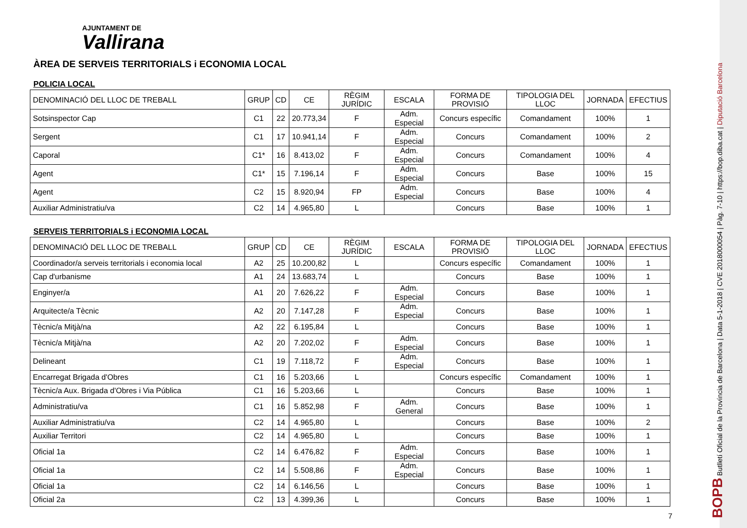AJUNTAMENT DE
Vallirana
ÀREA DE SERVEIS TERRITORIALS i ECONOMIA LOCAL
POLICIA LOCAL
| DENOMINACIÓ DEL LLOC DE TREBALL | GRUP | CD | CE | RÈGIM JURÍDIC | ESCALA | FORMA DE PROVISIÓ | TIPOLOGIA DEL LLOC | JORNADA | EFECTIUS |
| --- | --- | --- | --- | --- | --- | --- | --- | --- | --- |
| Sotsinspector Cap | C1 | 22 | 20.773,34 | F | Adm. Especial | Concurs específic | Comandament | 100% | 1 |
| Sergent | C1 | 17 | 10.941,14 | F | Adm. Especial | Concurs | Comandament | 100% | 2 |
| Caporal | C1* | 16 | 8.413,02 | F | Adm. Especial | Concurs | Comandament | 100% | 4 |
| Agent | C1* | 15 | 7.196,14 | F | Adm. Especial | Concurs | Base | 100% | 15 |
| Agent | C2 | 15 | 8.920,94 | FP | Adm. Especial | Concurs | Base | 100% | 4 |
| Auxiliar Administratiu/va | C2 | 14 | 4.965,80 | L | | Concurs | Base | 100% | 1 |
SERVEIS TERRITORIALS i ECONOMIA LOCAL
| DENOMINACIÓ DEL LLOC DE TREBALL | GRUP | CD | CE | RÈGIM JURÍDIC | ESCALA | FORMA DE PROVISIÓ | TIPOLOGIA DEL LLOC | JORNADA | EFECTIUS |
| --- | --- | --- | --- | --- | --- | --- | --- | --- | --- |
| Coordinador/a serveis territorials i economia local | A2 | 25 | 10.200,82 | L | | Concurs específic | Comandament | 100% | 1 |
| Cap d'urbanisme | A1 | 24 | 13.683,74 | L | | Concurs | Base | 100% | 1 |
| Enginyer/a | A1 | 20 | 7.626,22 | F | Adm. Especial | Concurs | Base | 100% | 1 |
| Arquitecte/a Tècnic | A2 | 20 | 7.147,28 | F | Adm. Especial | Concurs | Base | 100% | 1 |
| Tècnic/a Mitjà/na | A2 | 22 | 6.195,84 | L | | Concurs | Base | 100% | 1 |
| Tècnic/a Mitjà/na | A2 | 20 | 7.202,02 | F | Adm. Especial | Concurs | Base | 100% | 1 |
| Delineant | C1 | 19 | 7.118,72 | F | Adm. Especial | Concurs | Base | 100% | 1 |
| Encarregat Brigada d'Obres | C1 | 16 | 5.203,66 | L | | Concurs específic | Comandament | 100% | 1 |
| Tècnic/a Aux. Brigada d'Obres i Via Pública | C1 | 16 | 5.203,66 | L | | Concurs | Base | 100% | 1 |
| Administratiu/va | C1 | 16 | 5.852,98 | F | Adm. General | Concurs | Base | 100% | 1 |
| Auxiliar Administratiu/va | C2 | 14 | 4.965,80 | L | | Concurs | Base | 100% | 2 |
| Auxiliar Territori | C2 | 14 | 4.965,80 | L | | Concurs | Base | 100% | 1 |
| Oficial 1a | C2 | 14 | 6.476,82 | F | Adm. Especial | Concurs | Base | 100% | 1 |
| Oficial 1a | C2 | 14 | 5.508,86 | F | Adm. Especial | Concurs | Base | 100% | 1 |
| Oficial 1a | C2 | 14 | 6.146,56 | L | | Concurs | Base | 100% | 1 |
| Oficial 2a | C2 | 13 | 4.399,36 | L | | Concurs | Base | 100% | 1 |
7
BOPB Butlletí Oficial de la Província de Barcelona | Data 5-1-2018 | CVE 2018000054 | Pàg. 7-10 | https://bop.diba.cat | Diputació Barcelona